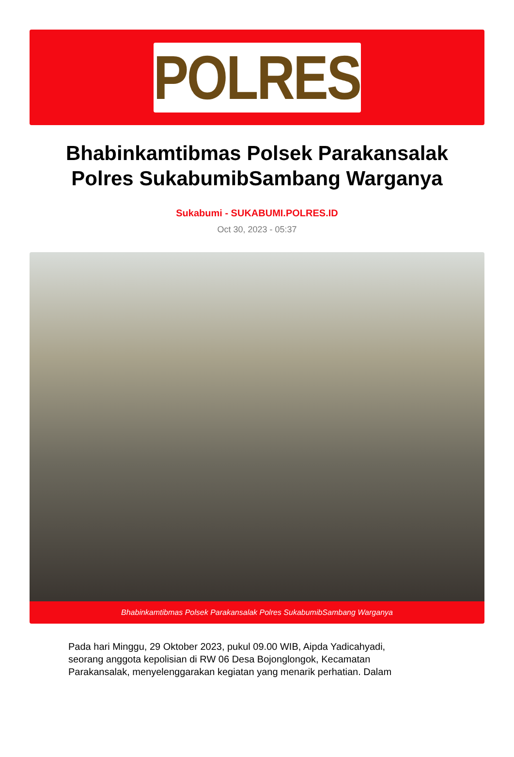POLRES
Bhabinkamtibmas Polsek Parakansalak Polres SukabumibSambang Warganya
Sukabumi - SUKABUMI.POLRES.ID
Oct 30, 2023 - 05:37
Bhabinkamtibmas Polsek Parakansalak Polres SukabumibSambang Warganya
Pada hari Minggu, 29 Oktober 2023, pukul 09.00 WIB, Aipda Yadicahyadi, seorang anggota kepolisian di RW 06 Desa Bojonglongok, Kecamatan Parakansalak, menyelenggarakan kegiatan yang menarik perhatian. Dalam